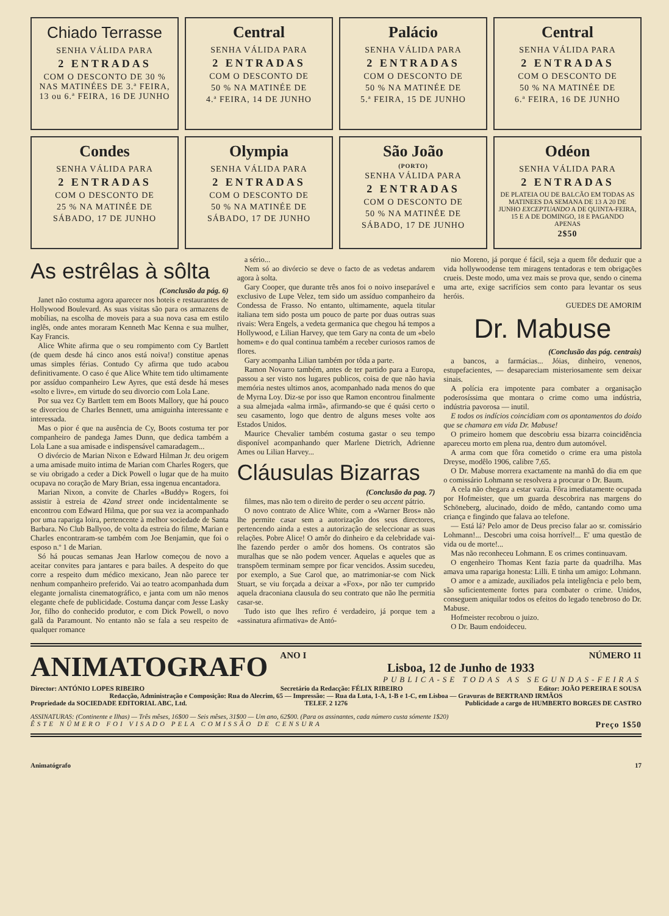Chiado Terrasse
SENHA VÁLIDA PARA
2 ENTRADAS
COM O DESCONTO DE 30 % NAS MATINÉES DE 3.ª FEIRA, 13 ou 6.ª FEIRA, 16 DE JUNHO
Central
SENHA VÁLIDA PARA
2 ENTRADAS
COM O DESCONTO DE
50 % NA MATINÉE DE
4.ª FEIRA, 14 DE JUNHO
Palácio
SENHA VÁLIDA PARA
2 ENTRADAS
COM O DESCONTO DE
50 % NA MATINÉE DE
5.ª FEIRA, 15 DE JUNHO
Central
SENHA VÁLIDA PARA
2 ENTRADAS
COM O DESCONTO DE
50 % NA MATINÉE DE
6.ª FEIRA, 16 DE JUNHO
Condes
SENHA VÁLIDA PARA
2 ENTRADAS
COM O DESCONTO DE
25 % NA MATINÉE DE
SÁBADO, 17 DE JUNHO
Olympia
SENHA VÁLIDA PARA
2 ENTRADAS
COM O DESCONTO DE
50 % NA MATINÉE DE
SÁBADO, 17 DE JUNHO
São João
(PORTO)
SENHA VÁLIDA PARA
2 ENTRADAS
COM O DESCONTO DE
50 % NA MATINÉE DE
SÁBADO, 17 DE JUNHO
Odéon
SENHA VÁLIDA PARA
2 ENTRADAS
DE PLATEIA OU DE BALCÃO EM TODAS AS MATINEES DA SEMANA DE 13 A 20 DE JUNHO EXCEPTUANDO A DE QUINTA-FEIRA, 15 E A DE DOMINGO, 18 E PAGANDO APENAS
2$50
As estrêlas à sôlta
(Conclusão da pág. 6)
Janet não costuma agora aparecer nos hoteis e restaurantes de Hollywood Boulevard. As suas visitas são para os armazens de mobílias, na escolha de moveis para a sua nova casa em estilo inglês, onde antes moraram Kenneth Mac Kenna e sua mulher, Kay Francis.
Alice White afirma que o seu rompimento com Cy Bartlett (de quem desde há cinco anos está noiva!) constitue apenas umas simples férias. Contudo Cy afirma que tudo acabou definitivamente. O caso é que Alice White tem tido ultimamente por assíduo companheiro Lew Ayres, que está desde há meses «solto e livre», em virtude do seu divorcio com Lola Lane.
Por sua vez Cy Bartlett tem em Boots Mallory, que há pouco se divorciou de Charles Bennett, uma amiguinha interessante e interessada.
Mas o pior é que na ausência de Cy, Boots costuma ter por companheiro de pandega James Dunn, que dedica também a Lola Lane a sua amisade e indispensável camaradagem...
O divórcio de Marian Nixon e Edward Hilman Jr. deu origem a uma amisade muito intima de Marian com Charles Rogers, que se viu obrigado a ceder a Dick Powell o lugar que de ha muito ocupava no coração de Mary Brian, essa ingenua encantadora.
Marian Nixon, a convite de Charles «Buddy» Rogers, foi assistir à estreia de 42and street onde incidentalmente se encontrou com Edward Hilma, que por sua vez ia acompanhado por uma rapariga loira, pertencente à melhor sociedade de Santa Barbara. No Club Ballyoo, de volta da estreia do filme, Marian e Charles encontraram-se também com Joe Benjamin, que foi o esposo n.º 1 de Marian.
Só há poucas semanas Jean Harlow começou de novo a aceitar convites para jantares e para bailes. A despeito do que corre a respeito dum médico mexicano, Jean não parece ter nenhum companheiro preferido. Vai ao teatro acompanhada dum elegante jornalista cinematográfico, e janta com um não menos elegante chefe de publicidade. Costuma dançar com Jesse Lasky Jor, filho do conhecido produtor, e com Dick Powell, o novo galã da Paramount. No entanto não se fala a seu respeito de qualquer romance
a sério...
Nem só ao divórcio se deve o facto de as vedetas andarem agora à solta.
Gary Cooper, que durante três anos foi o noivo inseparável e exclusivo de Lupe Velez, tem sido um assíduo companheiro da Condessa de Frasso. No entanto, ultimamente, aquela titular italiana tem sido posta um pouco de parte por duas outras suas rivais: Wera Engels, a vedeta germanica que chegou há tempos a Hollywood, e Lilian Harvey, que tem Gary na conta de um «belo homem» e do qual continua também a receber curiosos ramos de flores.
Gary acompanha Lilian também por tôda a parte.
Ramon Novarro também, antes de ter partido para a Europa, passou a ser visto nos lugares publicos, coisa de que não havia memória nestes ultimos anos, acompanhado nada menos do que de Myrna Loy. Diz-se por isso que Ramon encontrou finalmente a sua almejada «alma irmã», afirmando-se que é quási certo o seu casamento, logo que dentro de alguns meses volte aos Estados Unidos.
Maurice Chevalier também costuma gastar o seu tempo disponível acompanhando quer Marlene Dietrich, Adrienne Ames ou Lilian Harvey...
Cláusulas Bizarras
(Conclusão da pag. 7)
filmes, mas não tem o direito de perder o seu accent pátrio.
O novo contrato de Alice White, com a «Warner Bros» não lhe permite casar sem a autorização dos seus directores, pertencendo ainda a estes a autorização de seleccionar as suas relações. Pobre Alice! O amôr do dinheiro e da celebridade vai-lhe fazendo perder o amôr dos homens. Os contratos são muralhas que se não podem vencer. Aquelas e aqueles que as transpõem terminam sempre por ficar vencidos. Assim sucedeu, por exemplo, a Sue Carol que, ao matrimoniar-se com Nick Stuart, se viu forçada a deixar a «Fox», por não ter cumprido aquela draconiana clausula do seu contrato que não lhe permitia casar-se.
Tudo isto que lhes refiro é verdadeiro, já porque tem a «assinatura afirmativa» de Antó-
nio Moreno, já porque é fácil, seja a quem fôr deduzir que a vida hollywoodense tem miragens tentadoras e tem obrigações crueis. Deste modo, uma vez mais se prova que, sendo o cinema uma arte, exige sacrifícios sem conto para levantar os seus heróis.
GUEDES DE AMORIM
Dr. Mabuse
(Conclusão das pág. centrais)
a bancos, a farmácias... Jóias, dinheiro, venenos, estupefacientes, — desapareciam misteriosamente sem deixar sinais.
A polícia era impotente para combater a organisação poderosíssima que montara o crime como uma indústria, indústria pavorosa — inutil.
E todos os indícios coincidiam com os apontamentos do doido que se chamara em vida Dr. Mabuse!
O primeiro homem que descobriu essa bizarra coincidência apareceu morto em plena rua, dentro dum automóvel.
A arma com que fôra cometido o crime era uma pistola Dreyse, modêlo 1906, calibre 7,65.
O Dr. Mabuse morrera exactamente na manhã do dia em que o comissário Lohmann se resolvera a procurar o Dr. Baum.
A cela não chegara a estar vazia. Fôra imediatamente ocupada por Hofmeister, que um guarda descobrira nas margens do Schöneberg, alucinado, doido de mêdo, cantando como uma criança e fingindo que falava ao telefone.
— Está lá? Pelo amor de Deus preciso falar ao sr. comissário Lohmann!... Descobri uma coisa horrível!... E' uma questão de vida ou de morte!...
Mas não reconheceu Lohmann. E os crimes continuavam.
O engenheiro Thomas Kent fazia parte da quadrilha. Mas amava uma rapariga honesta: Lilli. E tinha um amigo: Lohmann.
O amor e a amizade, auxiliados pela inteligência e pelo bem, são suficientemente fortes para combater o crime. Unidos, conseguem aniquilar todos os efeitos do legado tenebroso do Dr. Mabuse.
Hofmeister recobrou o juizo.
O Dr. Baum endoideceu.
ANIMATOGRAFO
ANO I NÚMERO 11
Lisboa, 12 de Junho de 1933
PUBLICA-SE TODAS AS SEGUNDAS-FEIRAS
Director: ANTÓNIO LOPES RIBEIRO Secretário da Redacção: FÉLIX RIBEIRO Editor: JOÃO PEREIRA E SOUSA
Redacção, Administração e Composição: Rua do Alecrim, 65 — Impressão: — Rua da Luta, 1-A, 1-B e 1-C, em Lisboa — Gravuras de BERTRAND IRMÃOS
Propriedade da SOCIEDADE EDITORIAL ABC, Ltd. TELEF. 2 1276 Publicidade a cargo de HUMBERTO BORGES DE CASTRO
ASSINATURAS: (Continente e Ilhas) — Três mêses, 16$00 — Seis mêses, 31$00 — Um ano, 62$00. (Para os assinantes, cada número custa sómente 1$20)
ÊSTE NÚMERO FOI VISADO PELA COMISSÃO DE CENSURA Preço 1$50
Animatógrafo 17